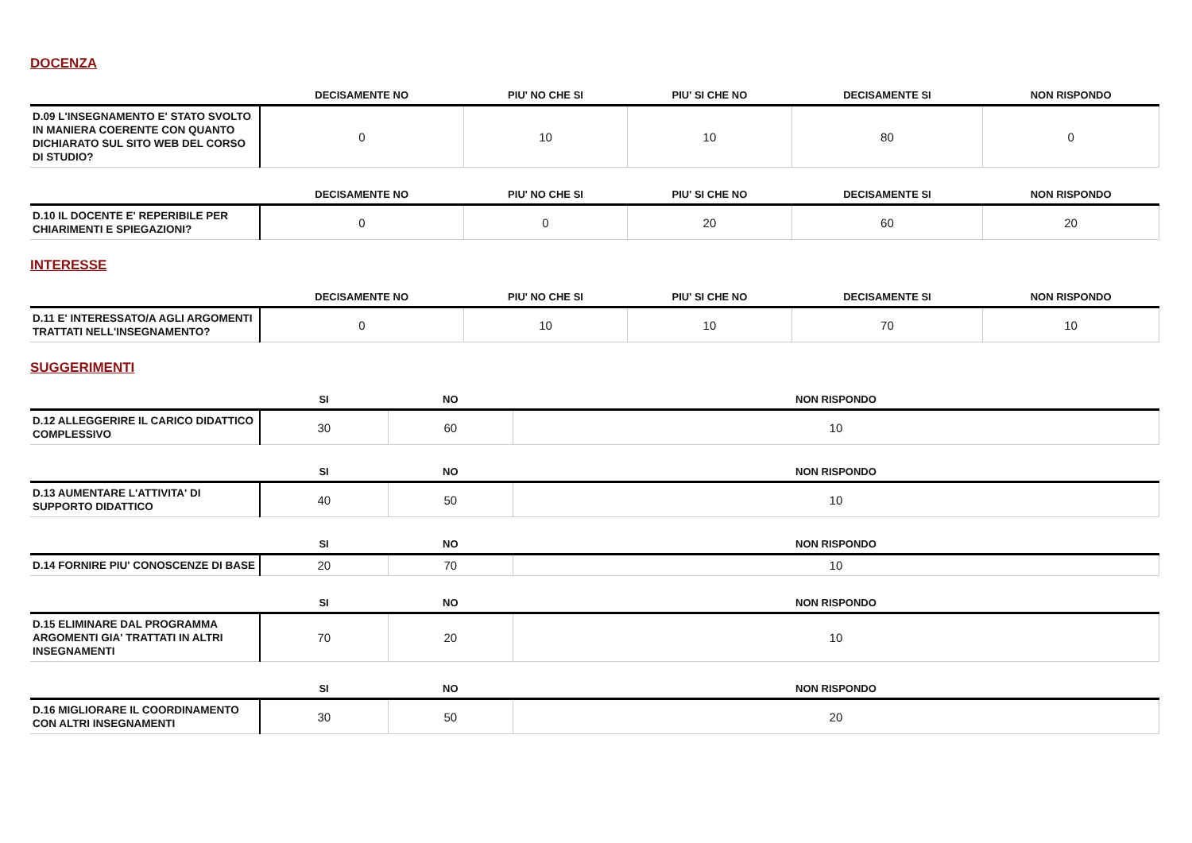DOCENZA
| | DECISAMENTE NO | PIU' NO CHE SI | PIU' SI CHE NO | DECISAMENTE SI | NON RISPONDO |
| --- | --- | --- | --- | --- | --- |
| D.09 L'INSEGNAMENTO E' STATO SVOLTO IN MANIERA COERENTE CON QUANTO DICHIARATO SUL SITO WEB DEL CORSO DI STUDIO? | 0 | 10 | 10 | 80 | 0 |
| | DECISAMENTE NO | PIU' NO CHE SI | PIU' SI CHE NO | DECISAMENTE SI | NON RISPONDO |
| --- | --- | --- | --- | --- | --- |
| D.10 IL DOCENTE E' REPERIBILE PER CHIARIMENTI E SPIEGAZIONI? | 0 | 0 | 20 | 60 | 20 |
INTERESSE
| | DECISAMENTE NO | PIU' NO CHE SI | PIU' SI CHE NO | DECISAMENTE SI | NON RISPONDO |
| --- | --- | --- | --- | --- | --- |
| D.11 E' INTERESSATO/A AGLI ARGOMENTI TRATTATI NELL'INSEGNAMENTO? | 0 | 10 | 10 | 70 | 10 |
SUGGERIMENTI
| | SI | NO | NON RISPONDO |
| --- | --- | --- | --- |
| D.12 ALLEGGERIRE IL CARICO DIDATTICO COMPLESSIVO | 30 | 60 | 10 |
| | SI | NO | NON RISPONDO |
| --- | --- | --- | --- |
| D.13 AUMENTARE L'ATTIVITA' DI SUPPORTO DIDATTICO | 40 | 50 | 10 |
| | SI | NO | NON RISPONDO |
| --- | --- | --- | --- |
| D.14 FORNIRE PIU' CONOSCENZE DI BASE | 20 | 70 | 10 |
| | SI | NO | NON RISPONDO |
| --- | --- | --- | --- |
| D.15 ELIMINARE DAL PROGRAMMA ARGOMENTI GIA' TRATTATI IN ALTRI INSEGNAMENTI | 70 | 20 | 10 |
| | SI | NO | NON RISPONDO |
| --- | --- | --- | --- |
| D.16 MIGLIORARE IL COORDINAMENTO CON ALTRI INSEGNAMENTI | 30 | 50 | 20 |